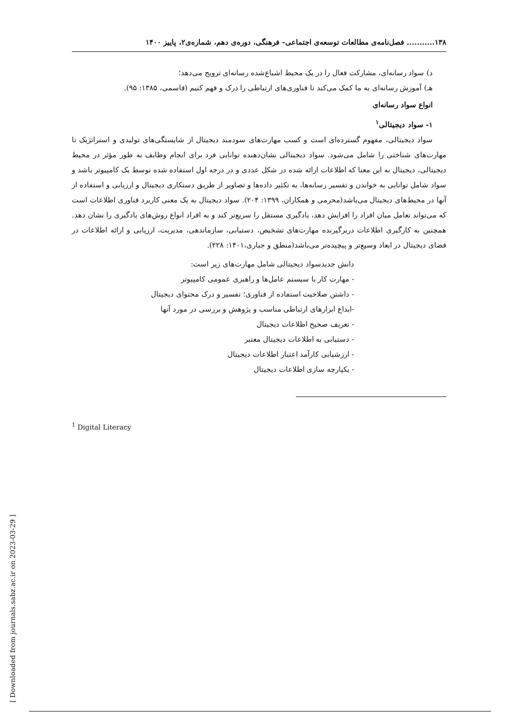۱۳۸........... فصل‌نامه‌ی مطالعات توسعه‌ی اجتماعی- فرهنگی، دوره‌ی دهم، شماره‌ی۲، پاییز ۱۴۰۰
د) سواد رسانه‌ای، مشارکت فعال را در یک محیط اشباع‌شده رسانه‌ای ترویج می‌دهد؛
هـ) آموزش رسانه‌ای به ما کمک می‌کند تا فناوری‌های ارتباطی را درک و فهم کنیم (قاسمی، ۱۳۸۵: ۹۵).
انواع سواد رسانه‌ای
۱- سواد دیجیتالی<sup>۱</sup>
سواد دیجیتالی، مفهوم گسترده‌ای است و کسب مهارت‌های سودمند دیجیتال از شایستگی‌های تولیدی و استراتژیک تا مهارت‌های شناختی را شامل می‌شود. سواد دیجیتالی نشان‌دهنده توانایی فرد برای انجام وظایف به طور مؤثر در محیط دیجیتالی، دیجیتال به این معنا که اطلاعات ارائه شده در شکل عددی و در درجه اول استفاده شده توسط یک کامپیوتر باشد و سواد شامل توانایی به خواندن و تفسیر رسانه‌ها، به تکثیر داده‌ها و تصاویر از طریق دستکاری دیجیتال و ارزیابی و استفاده از آنها در محیط‌های دیجیتال می‌باشد(محرمی و همکاران، ۱۳۹۹: ۲۰۴). سواد دیجیتال به یک معنی کاربرد فناوری اطلاعات است که می‌تواند تعامل میان افراد را افزایش دهد، یادگیری مستقل را سریع‌تر کند و به افراد انواع روش‌های یادگیری را نشان دهد. همچنین به کارگیری اطلاعات دربرگیرنده مهارت‌های تشخیص، دستیابی، سازماندهی، مدیریت، ارزیابی و ارائه اطلاعات در فضای دیجیتال در ابعاد وسیع‌تر و پیچیده‌تر می‌باشد(منطق و جباری،۱۴۰۱: ۲۲۸).
دانش جدیدسواد دیجیتالی شامل مهارت‌های زیر است:
- مهارت کار با سیستم عامل‌ها و راهبری عمومی کامپیوتر
- داشتن صلاحیت استفاده از فناوری؛ تفسیر و درک محتوای دیجیتال
-ابداع ابزارهای ارتباطی مناسب و پژوهش و بررسی در مورد آنها
- تعریف صحیح اطلاعات دیجیتال
- دستیابی به اطلاعات دیجیتال معتبر
- ارزشیابی کارآمد اعتبار اطلاعات دیجیتال
- یکپارچه سازی اطلاعات دیجیتال
<sup>1</sup> Digital Literacy
[ Downloaded from journals.sabz.ac.ir on 2023-03-29 ]